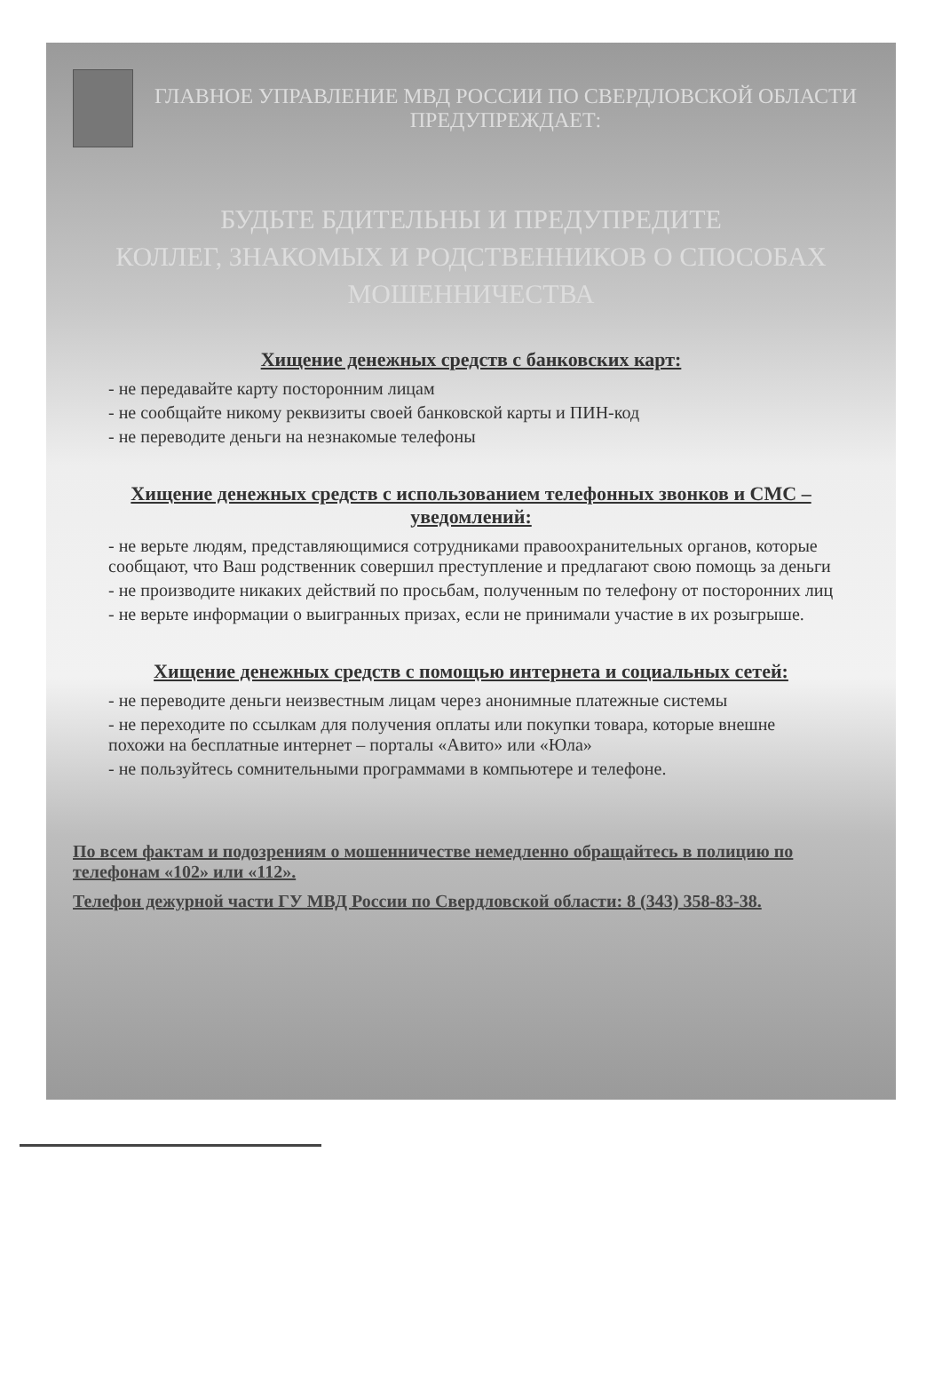ГЛАВНОЕ УПРАВЛЕНИЕ МВД РОССИИ ПО СВЕРДЛОВСКОЙ ОБЛАСТИ ПРЕДУПРЕЖДАЕТ:
БУДЬТЕ БДИТЕЛЬНЫ И ПРЕДУПРЕДИТЕ
КОЛЛЕГ, ЗНАКОМЫХ И РОДСТВЕННИКОВ О СПОСОБАХ МОШЕННИЧЕСТВА
Хищение денежных средств с банковских карт:
- не передавайте карту посторонним лицам
- не сообщайте никому реквизиты своей банковской карты и ПИН-код
- не переводите деньги на незнакомые телефоны
Хищение денежных средств с использованием телефонных звонков и СМС – уведомлений:
- не верьте людям, представляющимися сотрудниками правоохранительных органов, которые сообщают, что Ваш родственник совершил преступление и предлагают свою помощь за деньги
- не производите никаких действий по просьбам, полученным по телефону от посторонних лиц
- не верьте информации о выигранных призах, если не принимали участие в их розыгрыше.
Хищение денежных средств с помощью интернета и социальных сетей:
- не переводите деньги неизвестным лицам через анонимные платежные системы
- не переходите по ссылкам для получения оплаты или покупки товара, которые внешне похожи на бесплатные интернет – порталы «Авито» или «Юла»
- не пользуйтесь сомнительными программами в компьютере и телефоне.
По всем фактам и подозрениям о мошенничестве немедленно обращайтесь в полицию по телефонам «102» или «112».
Телефон дежурной части ГУ МВД России по Свердловской области: 8 (343) 358-83-38.